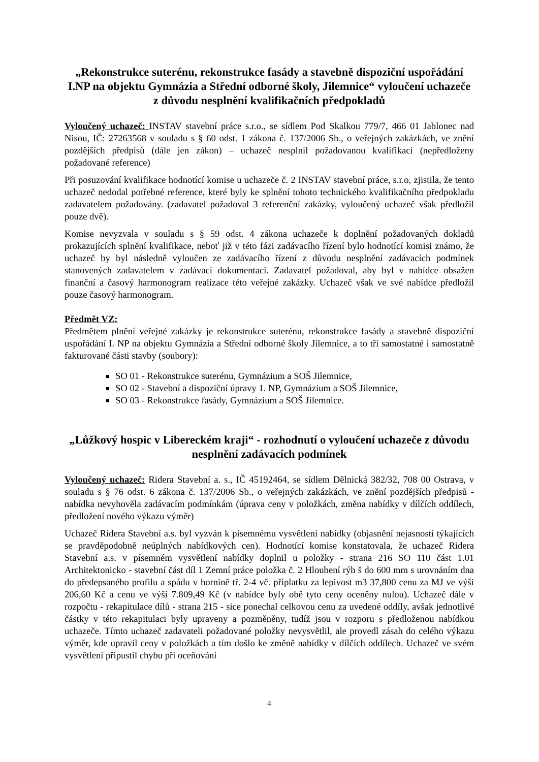„Rekonstrukce suterénu, rekonstrukce fasády a stavebně dispoziční uspořádání I.NP na objektu Gymnázia a Střední odborné školy, Jilemnice“ vyloučení uchazeče z důvodu nesplnění kvalifikačních předpokladů
Vyloučený uchazeč: INSTAV stavební práce s.r.o., se sídlem Pod Skalkou 779/7, 466 01 Jablonec nad Nisou, IČ: 27263568 v souladu s § 60 odst. 1 zákona č. 137/2006 Sb., o veřejných zakázkách, ve znění pozdějších předpisů (dále jen zákon) – uchazeč nesplnil požadovanou kvalifikaci (nepředloženy požadované reference)
Při posuzování kvalifikace hodnotící komise u uchazeče č. 2 INSTAV stavební práce, s.r.o, zjistila, že tento uchazeč nedodal potřebné reference, které byly ke splnění tohoto technického kvalifikačního předpokladu zadavatelem požadovány. (zadavatel požadoval 3 referenční zakázky, vyloučený uchazeč však předložil pouze dvě).
Komise nevyzvala v souladu s § 59 odst. 4 zákona uchazeče k doplnění požadovaných dokladů prokazujících splnění kvalifikace, neboť již v této fázi zadávacího řízení bylo hodnotící komisi známo, že uchazeč by byl následně vyloučen ze zadávacího řízení z důvodu nesplnění zadávacích podmínek stanovených zadavatelem v zadávací dokumentaci. Zadavatel požadoval, aby byl v nabídce obsažen finanční a časový harmonogram realizace této veřejné zakázky. Uchazeč však ve své nabídce předložil pouze časový harmonogram.
Předmět VZ:
Předmětem plnění veřejné zakázky je rekonstrukce suterénu, rekonstrukce fasády a stavebně dispoziční uspořádání I. NP na objektu Gymnázia a Střední odborné školy Jilemnice, a to tři samostatné i samostatně fakturované části stavby (soubory):
SO 01 - Rekonstrukce suterénu, Gymnázium a SOŠ Jilemnice,
SO 02 - Stavební a dispoziční úpravy 1. NP, Gymnázium a SOŠ Jilemnice,
SO 03 - Rekonstrukce fasády, Gymnázium a SOŠ Jilemnice.
„Lůžkový hospic v Libereckém kraji“ - rozhodnutí o vyloučení uchazeče z důvodu nesplnění zadávacích podmínek
Vyloučený uchazeč: Ridera Stavební a. s., IČ 45192464, se sídlem Dělnická 382/32, 708 00 Ostrava, v souladu s § 76 odst. 6 zákona č. 137/2006 Sb., o veřejných zakázkách, ve znění pozdějších předpisů - nabídka nevyhověla zadávacím podmínkám (úprava ceny v položkách, změna nabídky v dílčích oddílech, předložení nového výkazu výměr)
Uchazeč Ridera Stavební a.s. byl vyzván k písemnému vysvětlení nabídky (objasnění nejasností týkajících se pravděpodobně neúplných nabídkových cen). Hodnotící komise konstatovala, že uchazeč Ridera Stavební a.s. v písemném vysvětlení nabídky doplnil u položky - strana 216 SO 110 část 1.01 Architektonicko - stavební část díl 1 Zemní práce položka č. 2 Hloubení rýh š do 600 mm s urovnáním dna do předepsaného profilu a spádu v hornině tř. 2-4 vč. příplatku za lepivost m3 37,800 cenu za MJ ve výši 206,60 Kč a cenu ve výši 7.809,49 Kč (v nabídce byly obě tyto ceny oceněny nulou). Uchazeč dále v rozpočtu - rekapitulace dílů - strana 215 - sice ponechal celkovou cenu za uvedené oddíly, avšak jednotlivé částky v této rekapitulaci byly upraveny a pozměněny, tudíž jsou v rozporu s předloženou nabídkou uchazeče. Tímto uchazeč zadavateli požadované položky nevysvětlil, ale provedl zásah do celého výkazu výměr, kde upravil ceny v položkách a tím došlo ke změně nabídky v dílčích oddílech. Uchazeč ve svém vysvětlení připustil chybu při oceňování
4